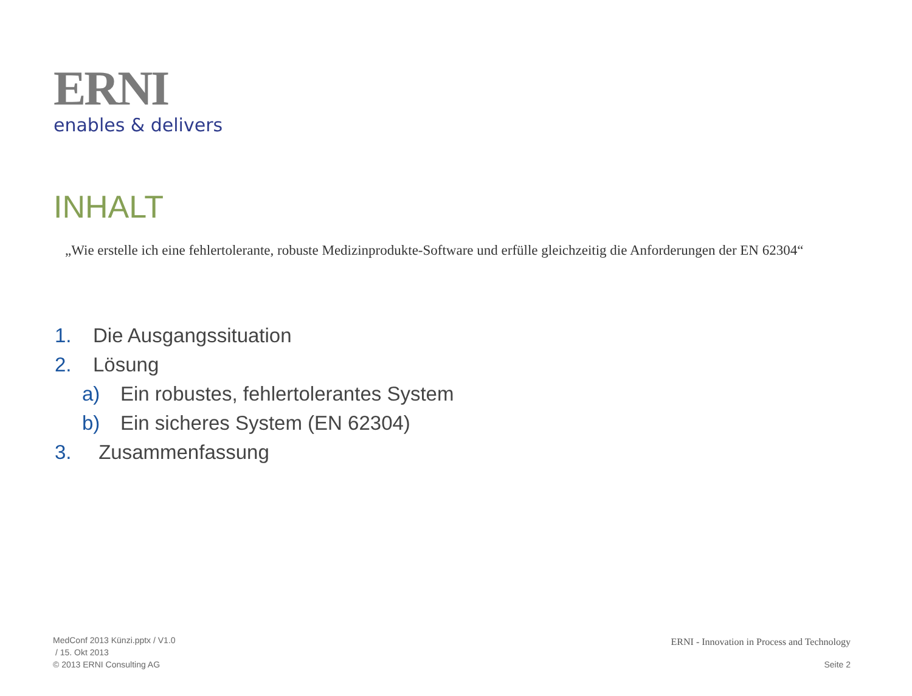ERNI
enables & delivers
INHALT
„Wie erstelle ich eine fehlertolerante, robuste Medizinprodukte-Software und erfülle gleichzeitig die Anforderungen der EN 62304“
1. Die Ausgangssituation
2. Lösung
a) Ein robustes, fehlertolerantes System
b) Ein sicheres System (EN 62304)
3. Zusammenfassung
MedConf 2013 Künzi.pptx / V1.0
/ 15. Okt 2013
© 2013 ERNI Consulting AG
ERNI - Innovation in Process and Technology
Seite 2